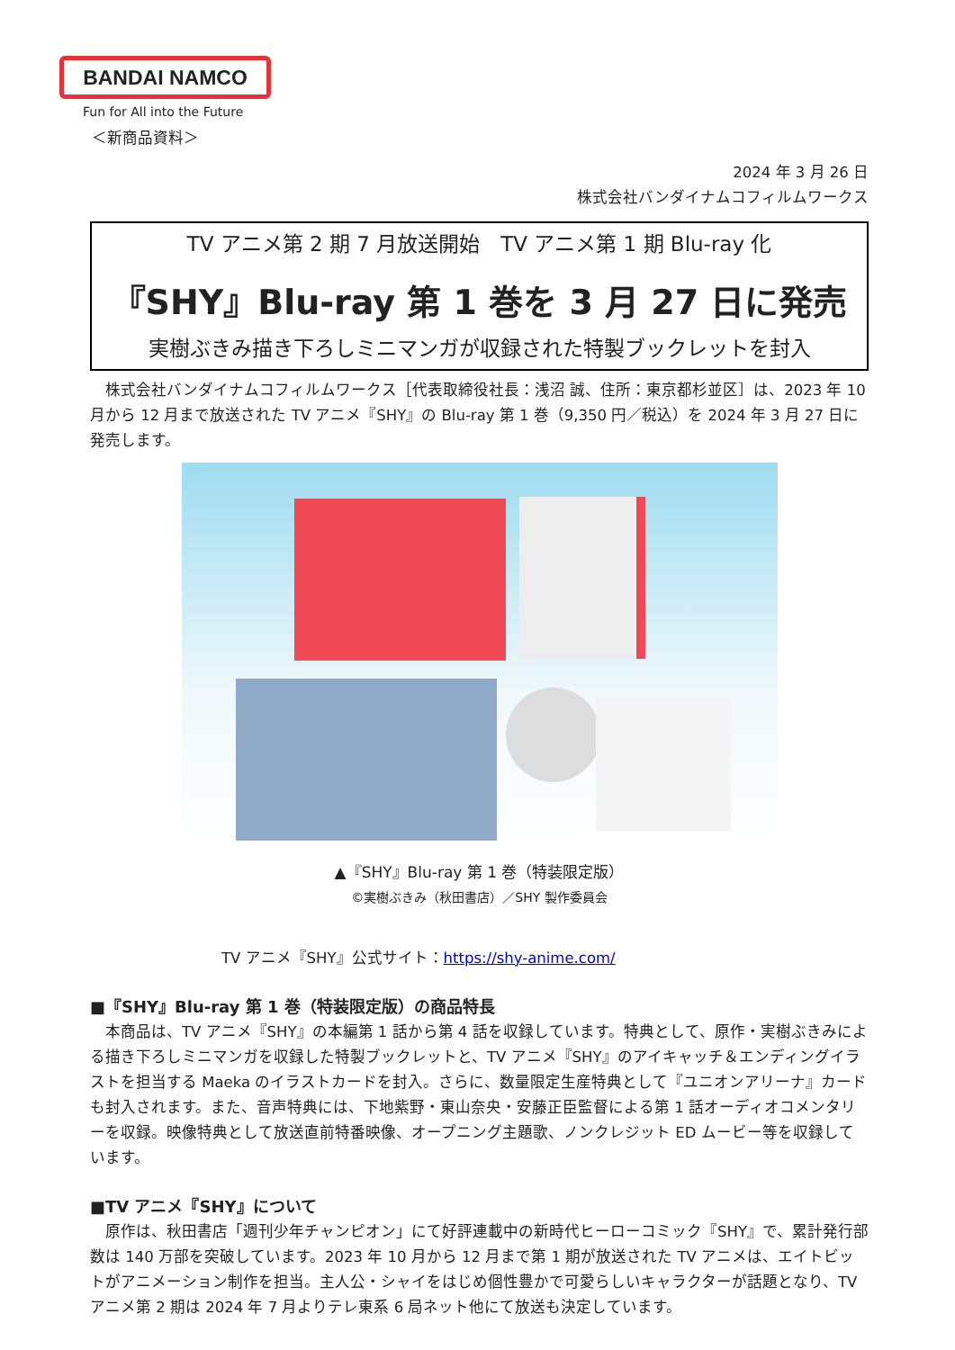BANDAI NAMCO
Fun for All into the Future
＜新商品資料＞
2024 年 3 月 26 日
株式会社バンダイナムコフィルムワークス
TV アニメ第 2 期 7 月放送開始　TV アニメ第 1 期 Blu-ray 化
『SHY』Blu-ray 第 1 巻を 3 月 27 日に発売
実樹ぶきみ描き下ろしミニマンガが収録された特製ブックレットを封入
　株式会社バンダイナムコフィルムワークス［代表取締役社長：浅沼 誠、住所：東京都杉並区］は、2023 年 10 月から 12 月まで放送された TV アニメ『SHY』の Blu-ray 第 1 巻（9,350 円／税込）を 2024 年 3 月 27 日に発売します。
▲『SHY』Blu-ray 第 1 巻（特装限定版）
©実樹ぶきみ（秋田書店）／SHY 製作委員会
TV アニメ『SHY』公式サイト：https://shy-anime.com/
■『SHY』Blu-ray 第 1 巻（特装限定版）の商品特長
　本商品は、TV アニメ『SHY』の本編第 1 話から第 4 話を収録しています。特典として、原作・実樹ぶきみによる描き下ろしミニマンガを収録した特製ブックレットと、TV アニメ『SHY』のアイキャッチ＆エンディングイラストを担当する Maeka のイラストカードを封入。さらに、数量限定生産特典として『ユニオンアリーナ』カードも封入されます。また、音声特典には、下地紫野・東山奈央・安藤正臣監督による第 1 話オーディオコメンタリーを収録。映像特典として放送直前特番映像、オープニング主題歌、ノンクレジット ED ムービー等を収録しています。
■TV アニメ『SHY』について
　原作は、秋田書店「週刊少年チャンピオン」にて好評連載中の新時代ヒーローコミック『SHY』で、累計発行部数は 140 万部を突破しています。2023 年 10 月から 12 月まで第 1 期が放送された TV アニメは、エイトビットがアニメーション制作を担当。主人公・シャイをはじめ個性豊かで可愛らしいキャラクターが話題となり、TV アニメ第 2 期は 2024 年 7 月よりテレ東系 6 局ネット他にて放送も決定しています。